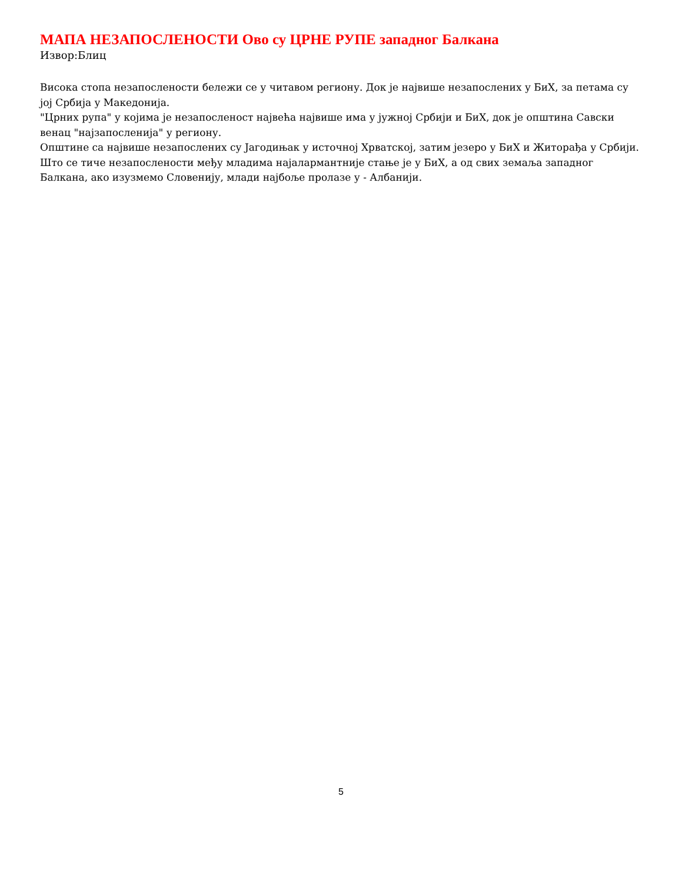МАПА НЕЗАПОСЛЕНОСТИ Ово су ЦРНЕ РУПЕ западног Балкана
Извор:Блиц
Висока стопа незапослености бележи се у читавом региону. Док је највише незапослених у БиХ, за петама су јој Србија у Македонија.
"Црних рупа" у којима је незапосленост највећа највише има у јужној Србији и БиХ, док је општина Савски венац "најзапосленија" у региону.
Општине са највише незапослених су Јагодињак у источној Хрватској, затим језеро у БиХ и Житорађа у Србији.
Што се тиче незапослености међу младима најалармантније стање је у БиХ, а од свих земаља западног Балкана, ако изузмемо Словенију, млади најбоље пролазе у - Албанији.
5